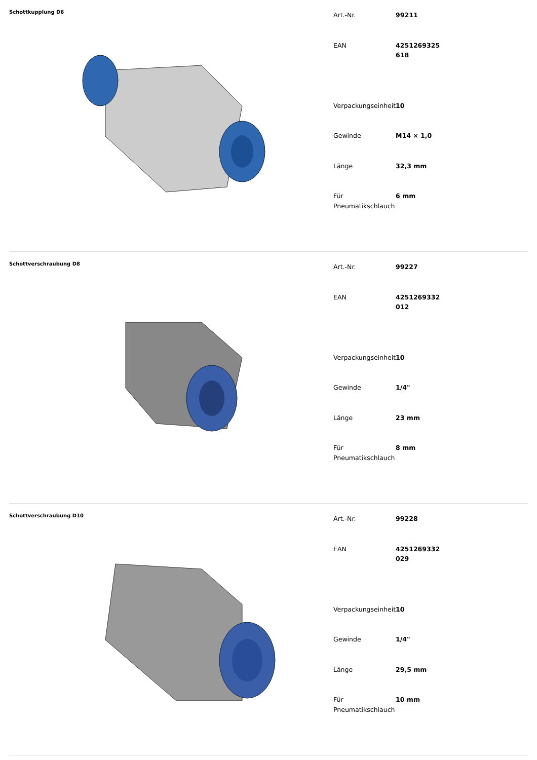Schottkupplung D6
| Art.-Nr. | 99211 |
| EAN | 4251269325618 |
| Verpackungseinheit | 10 |
| Gewinde | M14 × 1,0 |
| Länge | 32,3 mm |
| Für Pneumatikschlauch | 6 mm |
Schottverschraubung D8
| Art.-Nr. | 99227 |
| EAN | 4251269332012 |
| Verpackungseinheit | 10 |
| Gewinde | 1/4" |
| Länge | 23 mm |
| Für Pneumatikschlauch | 8 mm |
Schottverschraubung D10
| Art.-Nr. | 99228 |
| EAN | 4251269332029 |
| Verpackungseinheit | 10 |
| Gewinde | 1/4" |
| Länge | 29,5 mm |
| Für Pneumatikschlauch | 10 mm |